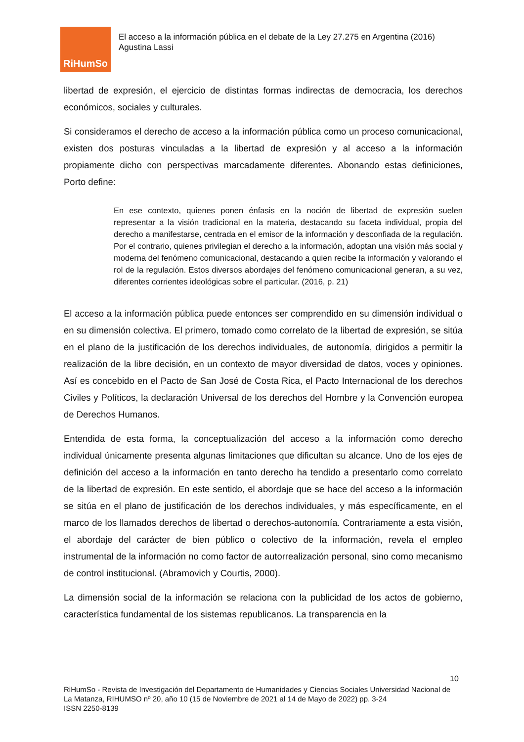RiHumSo
El acceso a la información pública en el debate de la Ley 27.275 en Argentina (2016)
Agustina Lassi
libertad de expresión, el ejercicio de distintas formas indirectas de democracia, los derechos económicos, sociales y culturales.
Si consideramos el derecho de acceso a la información pública como un proceso comunicacional, existen dos posturas vinculadas a la libertad de expresión y al acceso a la información propiamente dicho con perspectivas marcadamente diferentes. Abonando estas definiciones, Porto define:
En ese contexto, quienes ponen énfasis en la noción de libertad de expresión suelen representar a la visión tradicional en la materia, destacando su faceta individual, propia del derecho a manifestarse, centrada en el emisor de la información y desconfiada de la regulación. Por el contrario, quienes privilegian el derecho a la información, adoptan una visión más social y moderna del fenómeno comunicacional, destacando a quien recibe la información y valorando el rol de la regulación. Estos diversos abordajes del fenómeno comunicacional generan, a su vez, diferentes corrientes ideológicas sobre el particular. (2016, p. 21)
El acceso a la información pública puede entonces ser comprendido en su dimensión individual o en su dimensión colectiva. El primero, tomado como correlato de la libertad de expresión, se sitúa en el plano de la justificación de los derechos individuales, de autonomía, dirigidos a permitir la realización de la libre decisión, en un contexto de mayor diversidad de datos, voces y opiniones. Así es concebido en el Pacto de San José de Costa Rica, el Pacto Internacional de los derechos Civiles y Políticos, la declaración Universal de los derechos del Hombre y la Convención europea de Derechos Humanos.
Entendida de esta forma, la conceptualización del acceso a la información como derecho individual únicamente presenta algunas limitaciones que dificultan su alcance. Uno de los ejes de definición del acceso a la información en tanto derecho ha tendido a presentarlo como correlato de la libertad de expresión. En este sentido, el abordaje que se hace del acceso a la información se sitúa en el plano de justificación de los derechos individuales, y más específicamente, en el marco de los llamados derechos de libertad o derechos-autonomía. Contrariamente a esta visión, el abordaje del carácter de bien público o colectivo de la información, revela el empleo instrumental de la información no como factor de autorrealización personal, sino como mecanismo de control institucional. (Abramovich y Courtis, 2000).
La dimensión social de la información se relaciona con la publicidad de los actos de gobierno, característica fundamental de los sistemas republicanos. La transparencia en la
10
RiHumSo - Revista de Investigación del Departamento de Humanidades y Ciencias Sociales Universidad Nacional de La Matanza, RIHUMSO nº 20, año 10 (15 de Noviembre de 2021 al 14 de Mayo de 2022) pp. 3-24
ISSN 2250-8139